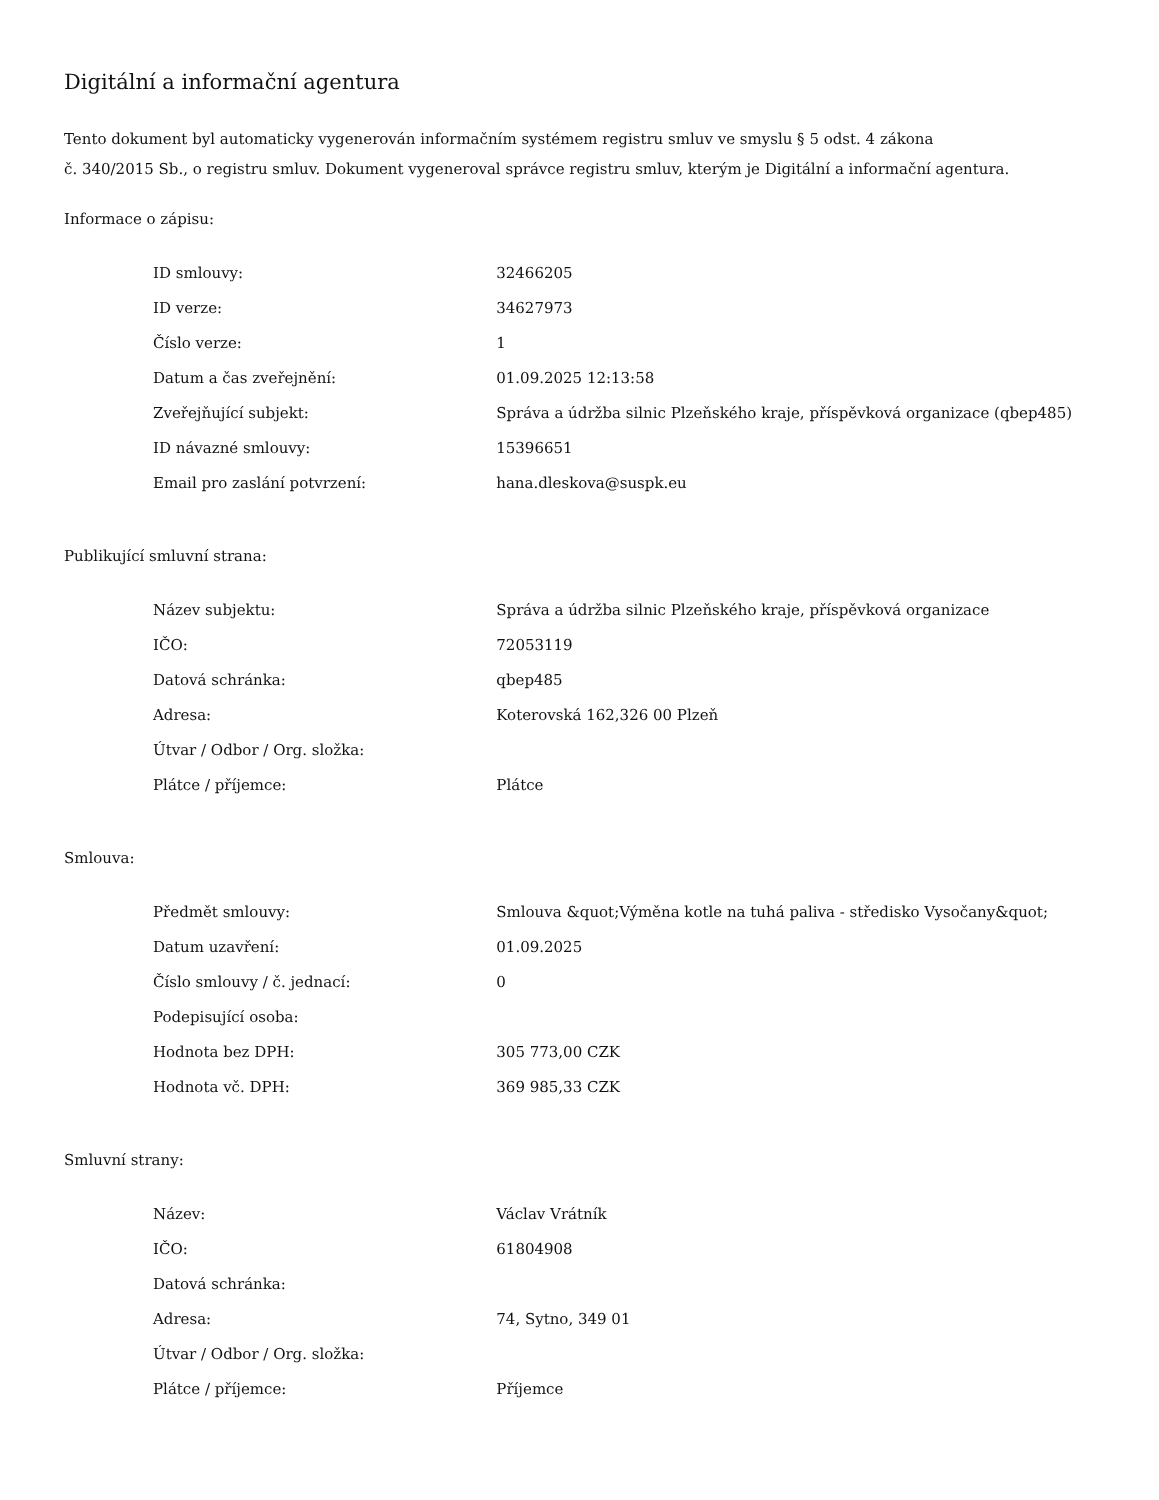Digitální a informační agentura
Tento dokument byl automaticky vygenerován informačním systémem registru smluv ve smyslu § 5 odst. 4 zákona
č. 340/2015 Sb., o registru smluv. Dokument vygeneroval správce registru smluv, kterým je Digitální a informační agentura.
Informace o zápisu:
| ID smlouvy: | 32466205 |
| ID verze: | 34627973 |
| Číslo verze: | 1 |
| Datum a čas zveřejnění: | 01.09.2025 12:13:58 |
| Zveřejňující subjekt: | Správa a údržba silnic Plzeňského kraje, příspěvková organizace (qbep485) |
| ID návazné smlouvy: | 15396651 |
| Email pro zaslání potvrzení: | hana.dleskova@suspk.eu |
Publikující smluvní strana:
| Název subjektu: | Správa a údržba silnic Plzeňského kraje, příspěvková organizace |
| IČO: | 72053119 |
| Datová schránka: | qbep485 |
| Adresa: | Koterovská 162,326 00 Plzeň |
| Útvar / Odbor / Org. složka: | |
| Plátce / příjemce: | Plátce |
Smlouva:
| Předmět smlouvy: | Smlouva &quot;Výměna kotle na tuhá paliva - středisko Vysočany&quot; |
| Datum uzavření: | 01.09.2025 |
| Číslo smlouvy / č. jednací: | 0 |
| Podepisující osoba: | |
| Hodnota bez DPH: | 305 773,00 CZK |
| Hodnota vč. DPH: | 369 985,33 CZK |
Smluvní strany:
| Název: | Václav Vrátník |
| IČO: | 61804908 |
| Datová schránka: | |
| Adresa: | 74, Sytno, 349 01 |
| Útvar / Odbor / Org. složka: | |
| Plátce / příjemce: | Příjemce |